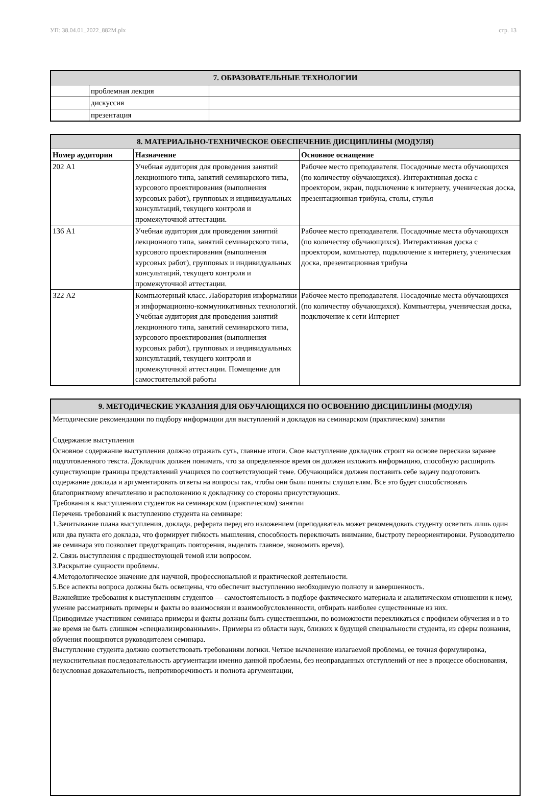УП: 38.04.01_2022_882М.plx стр. 13
| 7. ОБРАЗОВАТЕЛЬНЫЕ ТЕХНОЛОГИИ | | |
| --- | --- | --- |
| | проблемная лекция | |
| | дискуссия | |
| | презентация | |
| 8. МАТЕРИАЛЬНО-ТЕХНИЧЕСКОЕ ОБЕСПЕЧЕНИЕ ДИСЦИПЛИНЫ (МОДУЛЯ) | | |
| --- | --- | --- |
| Номер аудитории | Назначение | Основное оснащение |
| 202 А1 | Учебная аудитория для проведения занятий лекционного типа, занятий семинарского типа, курсового проектирования (выполнения курсовых работ), групповых и индивидуальных консультаций, текущего контроля и промежуточной аттестации. | Рабочее место преподавателя. Посадочные места обучающихся (по количеству обучающихся). Интерактивная доска с проектором, экран, подключение к интернету, ученическая доска, презентационная трибуна, столы, стулья |
| 136 А1 | Учебная аудитория для проведения занятий лекционного типа, занятий семинарского типа, курсового проектирования (выполнения курсовых работ), групповых и индивидуальных консультаций, текущего контроля и промежуточной аттестации. | Рабочее место преподавателя. Посадочные места обучающихся (по количеству обучающихся). Интерактивная доска с проектором, компьютер, подключение к интернету, ученическая доска, презентационная трибуна |
| 322 А2 | Компьютерный класс. Лаборатория информатики и информационно-коммуникативных технологий. Учебная аудитория для проведения занятий лекционного типа, занятий семинарского типа, курсового проектирования (выполнения курсовых работ), групповых и индивидуальных консультаций, текущего контроля и промежуточной аттестации. Помещение для самостоятельной работы | Рабочее место преподавателя. Посадочные места обучающихся (по количеству обучающихся). Компьютеры, ученическая доска, подключение к сети Интернет |
| 9. МЕТОДИЧЕСКИЕ УКАЗАНИЯ ДЛЯ ОБУЧАЮЩИХСЯ ПО ОСВОЕНИЮ ДИСЦИПЛИНЫ (МОДУЛЯ) |
| --- |
| Методические рекомендации по подбору информации для выступлений и докладов на семинарском (практическом) занятии Содержание выступления Основное содержание выступления должно отражать суть, главные итоги. Свое выступление докладчик строит на основе пересказа заранее подготовленного текста. Докладчик должен понимать, что за определенное время он должен изложить информацию, способную расширить существующие границы представлений учащихся по соответствующей теме. Обучающийся должен поставить себе задачу подготовить содержание доклада и аргументировать ответы на вопросы так, чтобы они были поняты слушателям. Все это будет способствовать благоприятному впечатлению и расположению к докладчику со стороны присутствующих. Требования к выступлениям студентов на семинарском (практическом) занятии Перечень требований к выступлению студента на семинаре: 1.Зачитывание плана выступления, доклада, реферата перед его изложением (преподаватель может рекомендовать студенту осветить лишь один или два пункта его доклада, что формирует гибкость мышления, способность переключать внимание, быстроту переориентировки. Руководителю же семинара это позволяет предотвращать повторения, выделять главное, экономить время). 2. Связь выступления с предшествующей темой или вопросом. 3.Раскрытие сущности проблемы. 4.Методологическое значение для научной, профессиональной и практической деятельности. 5.Все аспекты вопроса должны быть освещены, что обеспечит выступлению необходимую полноту и завершенность. Важнейшие требования к выступлениям студентов — самостоятельность в подборе фактического материала и аналитическом отношении к нему, умение рассматривать примеры и факты во взаимосвязи и взаимообусловленности, отбирать наиболее существенные из них. Приводимые участником семинара примеры и факты должны быть существенными, по возможности перекликаться с профилем обучения и в то же время не быть слишком «специализированными». Примеры из области наук, близких к будущей специальности студента, из сферы познания, обучения поощряются руководителем семинара. Выступление студента должно соответствовать требованиям логики. Четкое вычленение излагаемой проблемы, ее точная формулировка, неукоснительная последовательность аргументации именно данной проблемы, без неоправданных отступлений от нее в процессе обоснования, безусловная доказательность, непротиворечивость и полнота аргументации, |